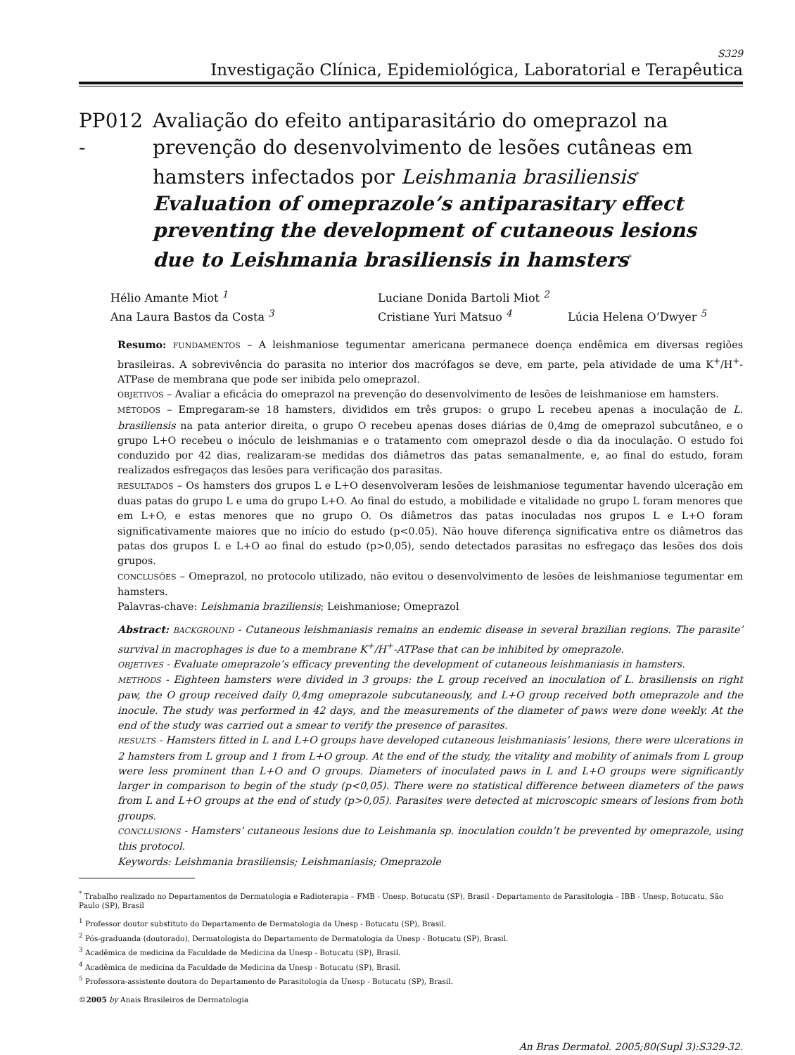S329
Investigação Clínica, Epidemiológica, Laboratorial e Terapêutica
PP012 -
Avaliação do efeito antiparasitário do omeprazol na prevenção do desenvolvimento de lesões cutâneas em hamsters infectados por Leishmania brasiliensis<sup>*</sup>
Evaluation of omeprazole’s antiparasitary effect preventing the development of cutaneous lesions due to Leishmania brasiliensis in hamsters<sup>*</sup>
Hélio Amante Miot <sup>1</sup>
Luciane Donida Bartoli Miot <sup>2</sup>
Ana Laura Bastos da Costa <sup>3</sup>
Cristiane Yuri Matsuo <sup>4</sup>
Lúcia Helena O’Dwyer <sup>5</sup>
Resumo: FUNDAMENTOS – A leishmaniose tegumentar americana permanece doença endêmica em diversas regiões brasileiras. A sobrevivência do parasita no interior dos macrófagos se deve, em parte, pela atividade de uma K<sup>+</sup>/H<sup>+</sup>-ATPase de membrana que pode ser inibida pelo omeprazol.
OBJETIVOS – Avaliar a eficácia do omeprazol na prevenção do desenvolvimento de lesões de leishmaniose em hamsters.
MÉTODOS – Empregaram-se 18 hamsters, divididos em três grupos: o grupo L recebeu apenas a inoculação de L. brasiliensis na pata anterior direita, o grupo O recebeu apenas doses diárias de 0,4mg de omeprazol subcutâneo, e o grupo L+O recebeu o inóculo de leishmanias e o tratamento com omeprazol desde o dia da inoculação. O estudo foi conduzido por 42 dias, realizaram-se medidas dos diâmetros das patas semanalmente, e, ao final do estudo, foram realizados esfregaços das lesões para verificação dos parasitas.
RESULTADOS – Os hamsters dos grupos L e L+O desenvolveram lesões de leishmaniose tegumentar havendo ulceração em duas patas do grupo L e uma do grupo L+O. Ao final do estudo, a mobilidade e vitalidade no grupo L foram menores que em L+O, e estas menores que no grupo O. Os diâmetros das patas inoculadas nos grupos L e L+O foram significativamente maiores que no início do estudo (p<0.05). Não houve diferença significativa entre os diâmetros das patas dos grupos L e L+O ao final do estudo (p>0,05), sendo detectados parasitas no esfregaço das lesões dos dois grupos.
CONCLUSÕES – Omeprazol, no protocolo utilizado, não evitou o desenvolvimento de lesões de leishmaniose tegumentar em hamsters.
Palavras-chave: Leishmania braziliensis; Leishmaniose; Omeprazol
Abstract: BACKGROUND - Cutaneous leishmaniasis remains an endemic disease in several brazilian regions. The parasite’ survival in macrophages is due to a membrane K<sup>+</sup>/H<sup>+</sup>-ATPase that can be inhibited by omeprazole.
OBJETIVES - Evaluate omeprazole’s efficacy preventing the development of cutaneous leishmaniasis in hamsters.
METHODS - Eighteen hamsters were divided in 3 groups: the L group received an inoculation of L. brasiliensis on right paw, the O group received daily 0,4mg omeprazole subcutaneously, and L+O group received both omeprazole and the inocule. The study was performed in 42 days, and the measurements of the diameter of paws were done weekly. At the end of the study was carried out a smear to verify the presence of parasites.
RESULTS - Hamsters fitted in L and L+O groups have developed cutaneous leishmaniasis’ lesions, there were ulcerations in 2 hamsters from L group and 1 from L+O group. At the end of the study, the vitality and mobility of animals from L group were less prominent than L+O and O groups. Diameters of inoculated paws in L and L+O groups were significantly larger in comparison to begin of the study (p<0,05). There were no statistical difference between diameters of the paws from L and L+O groups at the end of study (p>0,05). Parasites were detected at microscopic smears of lesions from both groups.
CONCLUSIONS - Hamsters’ cutaneous lesions due to Leishmania sp. inoculation couldn’t be prevented by omeprazole, using this protocol.
Keywords: Leishmania brasiliensis; Leishmaniasis; Omeprazole
<sup>*</sup> Trabalho realizado no Departamentos de Dermatologia e Radioterapia – FMB - Unesp, Botucatu (SP), Brasil - Departamento de Parasitologia – IBB - Unesp, Botucatu, São Paulo (SP), Brasil
<sup>1</sup> Professor doutor substituto do Departamento de Dermatologia da Unesp - Botucatu (SP), Brasil.
<sup>2</sup> Pós-graduanda (doutorado), Dermatologista do Departamento de Dermatologia da Unesp - Botucatu (SP), Brasil.
<sup>3</sup> Acadêmica de medicina da Faculdade de Medicina da Unesp - Botucatu (SP), Brasil.
<sup>4</sup> Acadêmica de medicina da Faculdade de Medicina da Unesp - Botucatu (SP), Brasil.
<sup>5</sup> Professora-assistente doutora do Departamento de Parasitologia da Unesp - Botucatu (SP), Brasil.
©2005 by Anais Brasileiros de Dermatologia
An Bras Dermatol. 2005;80(Supl 3):S329-32.